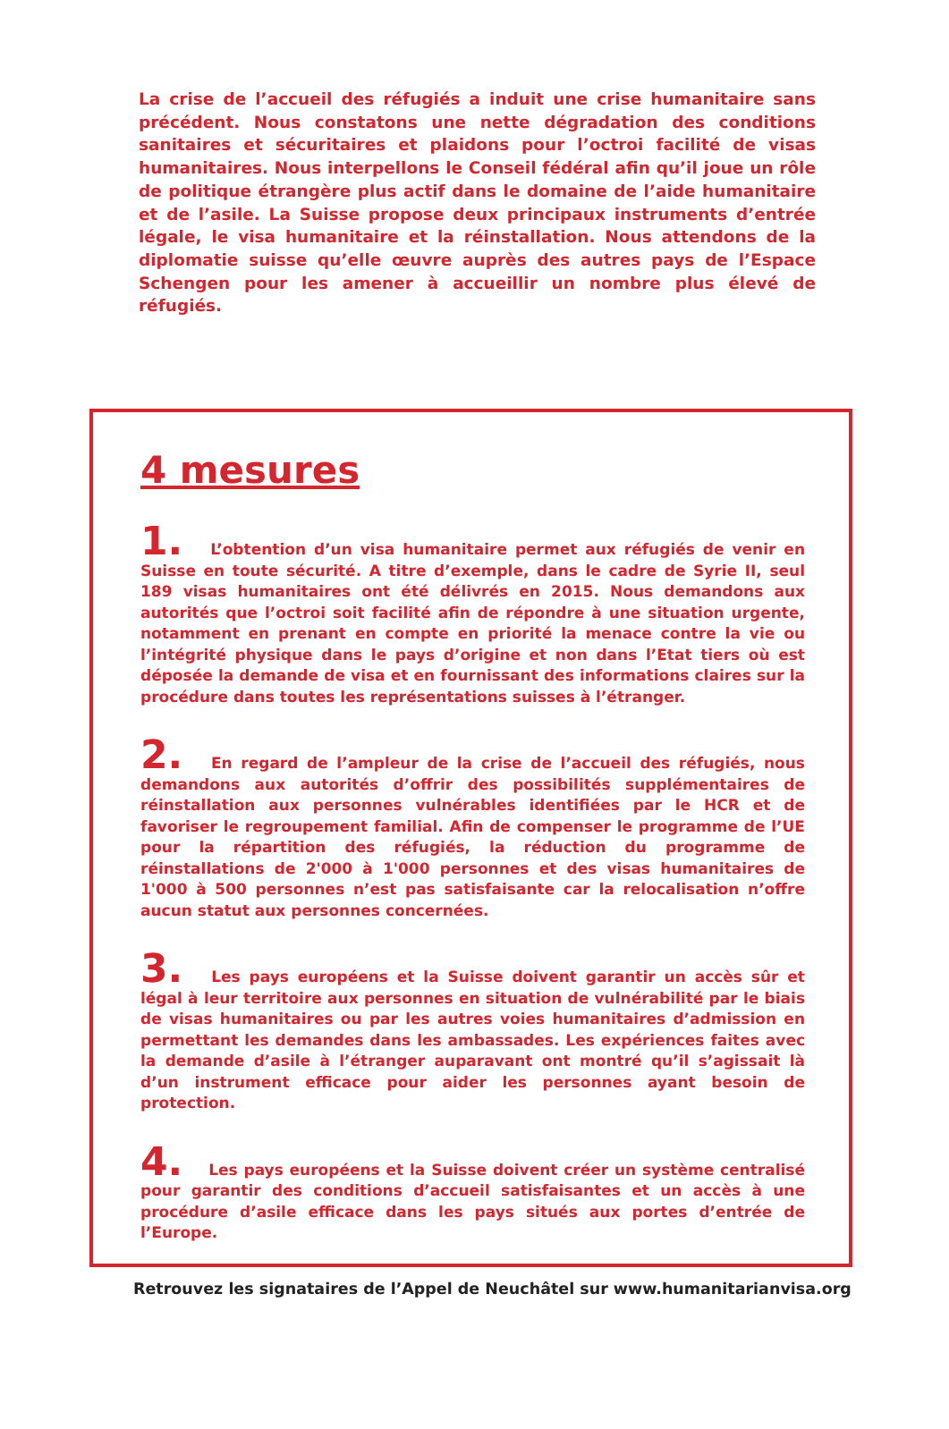La crise de l’accueil des réfugiés a induit une crise humanitaire sans précédent. Nous constatons une nette dégradation des conditions sanitaires et sécuritaires et plaidons pour l’octroi facilité de visas humanitaires. Nous interpellons le Conseil fédéral afin qu’il joue un rôle de politique étrangère plus actif dans le domaine de l’aide humanitaire et de l’asile. La Suisse propose deux principaux instruments d’entrée légale, le visa humanitaire et la réinstallation. Nous attendons de la diplomatie suisse qu’elle œuvre auprès des autres pays de l’Espace Schengen pour les amener à accueillir un nombre plus élevé de réfugiés.
4 mesures
1. L’obtention d’un visa humanitaire permet aux réfugiés de venir en Suisse en toute sécurité. A titre d’exemple, dans le cadre de Syrie II, seul 189 visas humanitaires ont été délivrés en 2015. Nous demandons aux autorités que l’octroi soit facilité afin de répondre à une situation urgente, notamment en prenant en compte en priorité la menace contre la vie ou l’intégrité physique dans le pays d’origine et non dans l’Etat tiers où est déposée la demande de visa et en fournissant des informations claires sur la procédure dans toutes les représentations suisses à l’étranger.
2. En regard de l’ampleur de la crise de l’accueil des réfugiés, nous demandons aux autorités d’offrir des possibilités supplémentaires de réinstallation aux personnes vulnérables identifiées par le HCR et de favoriser le regroupement familial. Afin de compenser le programme de l’UE pour la répartition des réfugiés, la réduction du programme de réinstallations de 2'000 à 1'000 personnes et des visas humanitaires de 1'000 à 500 personnes n’est pas satisfaisante car la relocalisation n’offre aucun statut aux personnes concernées.
3. Les pays européens et la Suisse doivent garantir un accès sûr et légal à leur territoire aux personnes en situation de vulnérabilité par le biais de visas humanitaires ou par les autres voies humanitaires d’admission en permettant les demandes dans les ambassades. Les expériences faites avec la demande d’asile à l’étranger auparavant ont montré qu’il s’agissait là d’un instrument efficace pour aider les personnes ayant besoin de protection.
4. Les pays européens et la Suisse doivent créer un système centralisé pour garantir des conditions d’accueil satisfaisantes et un accès à une procédure d’asile efficace dans les pays situés aux portes d’entrée de l’Europe.
Retrouvez les signataires de l’Appel de Neuchâtel sur www.humanitarianvisa.org